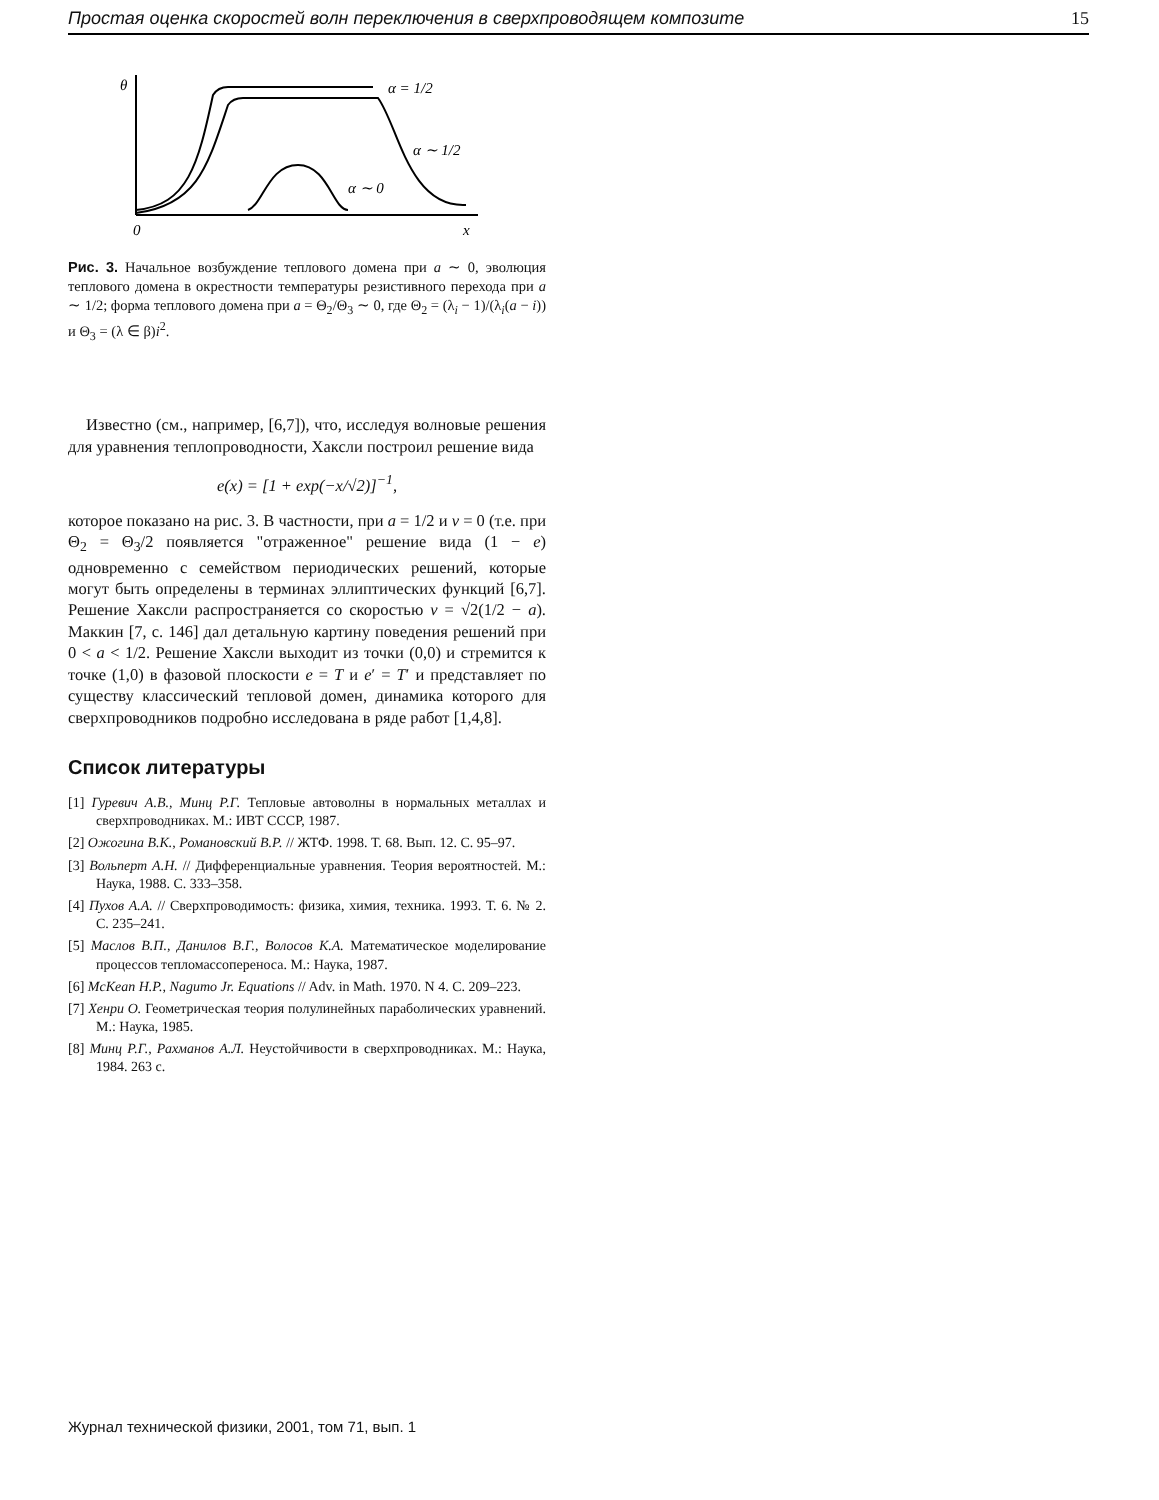Простая оценка скоростей волн переключения в сверхпроводящем композите 15
θ
α = 1/2
α ∼ 1/2
α ∼ 0
0
x
Рис. 3. Начальное возбуждение теплового домена при a ∼ 0, эволюция теплового домена в окрестности температуры резистивного перехода при a ∼ 1/2; форма теплового домена при a = Θ<sub>2</sub>/Θ<sub>3</sub> ∼ 0, где Θ<sub>2</sub> = (λ<sub>i</sub> − 1)/(λ<sub>i</sub>(a − i)) и Θ<sub>3</sub> = (λ ∈ β)i<sup>2</sup>.
Известно (см., например, [6,7]), что, исследуя волновые решения для уравнения теплопроводности, Хаксли построил решение вида
e(x) = [1 + exp(−x/√2)]<sup>−1</sup>,
которое показано на рис. 3. В частности, при a = 1/2 и v = 0 (т.е. при Θ<sub>2</sub> = Θ<sub>3</sub>/2 появляется "отраженное" решение вида (1 − e) одновременно с семейством периодических решений, которые могут быть определены в терминах эллиптических функций [6,7]. Решение Хаксли распространяется со скоростью v = √2(1/2 − a). Маккин [7, с. 146] дал детальную картину поведения решений при 0 < a < 1/2. Решение Хаксли выходит из точки (0,0) и стремится к точке (1,0) в фазовой плоскости e = T и e′ = T′ и представляет по существу классический тепловой домен, динамика которого для сверхпроводников подробно исследована в ряде работ [1,4,8].
Список литературы
[1] Гуревич А.В., Минц Р.Г. Тепловые автоволны в нормальных металлах и сверхпроводниках. М.: ИВТ СССР, 1987.
[2] Ожогина В.К., Романовский В.Р. // ЖТФ. 1998. Т. 68. Вып. 12. С. 95–97.
[3] Вольперт А.Н. // Дифференциальные уравнения. Теория вероятностей. М.: Наука, 1988. С. 333–358.
[4] Пухов А.А. // Сверхпроводимость: физика, химия, техника. 1993. Т. 6. № 2. С. 235–241.
[5] Маслов В.П., Данилов В.Г., Волосов К.А. Математическое моделирование процессов тепломассопереноса. М.: Наука, 1987.
[6] McKean H.P., Nagumo Jr. Equations // Adv. in Math. 1970. N 4. C. 209–223.
[7] Хенри О. Геометрическая теория полулинейных параболических уравнений. М.: Наука, 1985.
[8] Минц Р.Г., Рахманов А.Л. Неустойчивости в сверхпроводниках. М.: Наука, 1984. 263 с.
Журнал технической физики, 2001, том 71, вып. 1